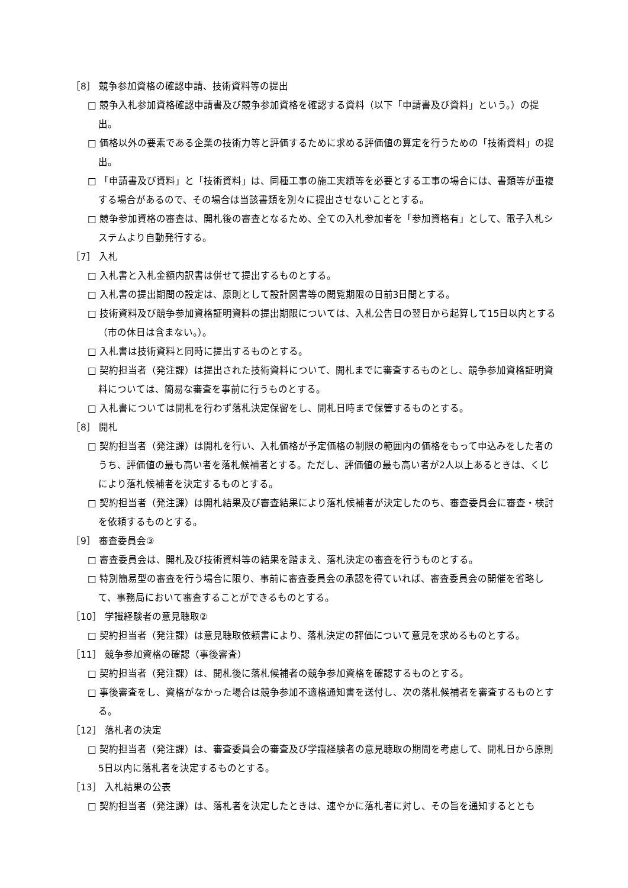［8］ 競争参加資格の確認申請、技術資料等の提出
□ 競争入札参加資格確認申請書及び競争参加資格を確認する資料（以下「申請書及び資料」という。）の提出。
□ 価格以外の要素である企業の技術力等と評価するために求める評価値の算定を行うための「技術資料」の提出。
□ 「申請書及び資料」と「技術資料」は、同種工事の施工実績等を必要とする工事の場合には、書類等が重複する場合があるので、その場合は当該書類を別々に提出させないこととする。
□ 競争参加資格の審査は、開札後の審査となるため、全ての入札参加者を「参加資格有」として、電子入札システムより自動発行する。
［7］ 入札
□ 入札書と入札金額内訳書は併せて提出するものとする。
□ 入札書の提出期間の設定は、原則として設計図書等の閲覧期限の日前3日間とする。
□ 技術資料及び競争参加資格証明資料の提出期限については、入札公告日の翌日から起算して15日以内とする（市の休日は含まない。）。
□ 入札書は技術資料と同時に提出するものとする。
□ 契約担当者（発注課）は提出された技術資料について、開札までに審査するものとし、競争参加資格証明資料については、簡易な審査を事前に行うものとする。
□ 入札書については開札を行わず落札決定保留をし、開札日時まで保管するものとする。
［8］ 開札
□ 契約担当者（発注課）は開札を行い、入札価格が予定価格の制限の範囲内の価格をもって申込みをした者のうち、評価値の最も高い者を落札候補者とする。ただし、評価値の最も高い者が2人以上あるときは、くじにより落札候補者を決定するものとする。
□ 契約担当者（発注課）は開札結果及び審査結果により落札候補者が決定したのち、審査委員会に審査・検討を依頼するものとする。
［9］ 審査委員会③
□ 審査委員会は、開札及び技術資料等の結果を踏まえ、落札決定の審査を行うものとする。
□ 特別簡易型の審査を行う場合に限り、事前に審査委員会の承認を得ていれば、審査委員会の開催を省略して、事務局において審査することができるものとする。
［10］ 学識経験者の意見聴取②
□ 契約担当者（発注課）は意見聴取依頼書により、落札決定の評価について意見を求めるものとする。
［11］ 競争参加資格の確認（事後審査）
□ 契約担当者（発注課）は、開札後に落札候補者の競争参加資格を確認するものとする。
□ 事後審査をし、資格がなかった場合は競争参加不適格通知書を送付し、次の落札候補者を審査するものとする。
［12］ 落札者の決定
□ 契約担当者（発注課）は、審査委員会の審査及び学識経験者の意見聴取の期間を考慮して、開札日から原則5日以内に落札者を決定するものとする。
［13］ 入札結果の公表
□ 契約担当者（発注課）は、落札者を決定したときは、速やかに落札者に対し、その旨を通知するととも